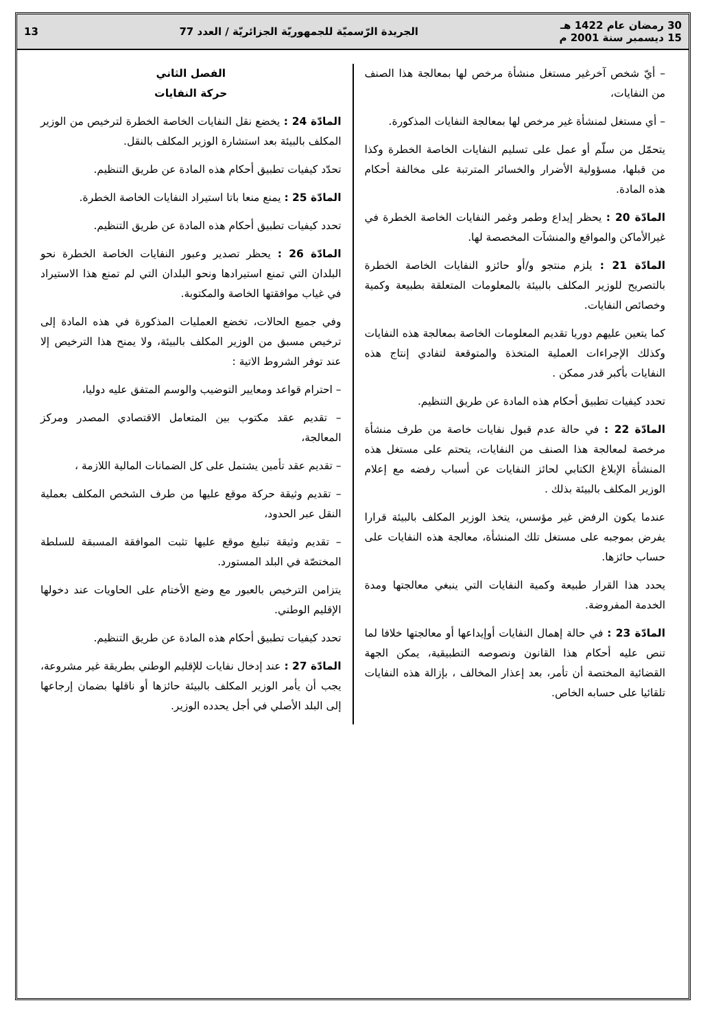30 رمضان عام 1422 هـ
15 ديسمبر سنة 2001 م
الجريدة الرّسميّة للجمهوريّة الجزائريّة / العدد 77
13
– أيّ شخص آخرغير مستغل منشأة مرخص لها بمعالجة هذا الصنف من النفايات،
– أي مستغل لمنشأة غير مرخص لها بمعالجة النفايات المذكورة.
يتحمّل من سلّم أو عمل على تسليم النفايات الخاصة الخطرة وكذا من قبلها، مسؤولية الأضرار والخسائر المترتبة على مخالفة أحكام هذه المادة.
المادّة 20 : يحظر إيداع وطمر وغمر النفايات الخاصة الخطرة في غيرالأماكن والمواقع والمنشآت المخصصة لها.
المادّة 21 : يلزم منتجو و/أو حائزو النفايات الخاصة الخطرة بالتصريح للوزير المكلف بالبيئة بالمعلومات المتعلقة بطبيعة وكمية وخصائص النفايات.
كما يتعين عليهم دوريا تقديم المعلومات الخاصة بمعالجة هذه النفايات وكذلك الإجراءات العملية المتخذة والمتوقعة لتفادي إنتاج هذه النفايات بأكبر قدر ممكن .
تحدد كيفيات تطبيق أحكام هذه المادة عن طريق التنظيم.
المادّة 22 : في حالة عدم قبول نفايات خاصة من طرف منشأة مرخصة لمعالجة هذا الصنف من النفايات، يتحتم على مستغل هذه المنشأة الإبلاغ الكتابي لحائز النفايات عن أسباب رفضه مع إعلام الوزير المكلف بالبيئة بذلك .
عندما يكون الرفض غير مؤسس، يتخذ الوزير المكلف بالبيئة قرارا يفرض بموجبه على مستغل تلك المنشأة، معالجة هذه النفايات على حساب حائزها.
يحدد هذا القرار طبيعة وكمية النفايات التي ينبغي معالجتها ومدة الخدمة المفروضة.
المادّة 23 : في حالة إهمال النفايات أوإيداعها أو معالجتها خلافا لما تنص عليه أحكام هذا القانون ونصوصه التطبيقية، يمكن الجهة القضائية المختصة أن تأمر، بعد إعذار المخالف ، بإزالة هذه النفايات تلقائيا على حسابه الخاص.
الفصل الثاني
حركة النفايات
المادّة 24 : يخضع نقل النفايات الخاصة الخطرة لترخيص من الوزير المكلف بالبيئة بعد استشارة الوزير المكلف بالنقل.
تحدّد كيفيات تطبيق أحكام هذه المادة عن طريق التنظيم.
المادّة 25 : يمنع منعا باتا استيراد النفايات الخاصة الخطرة.
تحدد كيفيات تطبيق أحكام هذه المادة عن طريق التنظيم.
المادّة 26 : يحظر تصدير وعبور النفايات الخاصة الخطرة نحو البلدان التي تمنع استيرادها ونحو البلدان التي لم تمنع هذا الاستيراد في غياب موافقتها الخاصة والمكتوبة.
وفي جميع الحالات، تخضع العمليات المذكورة في هذه المادة إلى ترخيص مسبق من الوزير المكلف بالبيئة، ولا يمنح هذا الترخيص إلا عند توفر الشروط الاتية :
– احترام قواعد ومعايير التوضيب والوسم المتفق عليه دوليا،
– تقديم عقد مكتوب بين المتعامل الاقتصادي المصدر ومركز المعالجة،
– تقديم عقد تأمين يشتمل على كل الضمانات المالية اللازمة ،
– تقديم وثيقة حركة موقع عليها من طرف الشخص المكلف بعملية النقل عبر الحدود،
– تقديم وثيقة تبليغ موقع عليها تثبت الموافقة المسبقة للسلطة المختصّة في البلد المستورد.
يتزامن الترخيص بالعبور مع وضع الأختام على الحاويات عند دخولها الإقليم الوطني.
تحدد كيفيات تطبيق أحكام هذه المادة عن طريق التنظيم.
المادّة 27 : عند إدخال نفايات للإقليم الوطني بطريقة غير مشروعة، يجب أن يأمر الوزير المكلف بالبيئة حائزها أو ناقلها بضمان إرجاعها إلى البلد الأصلي في أجل يحدده الوزير.